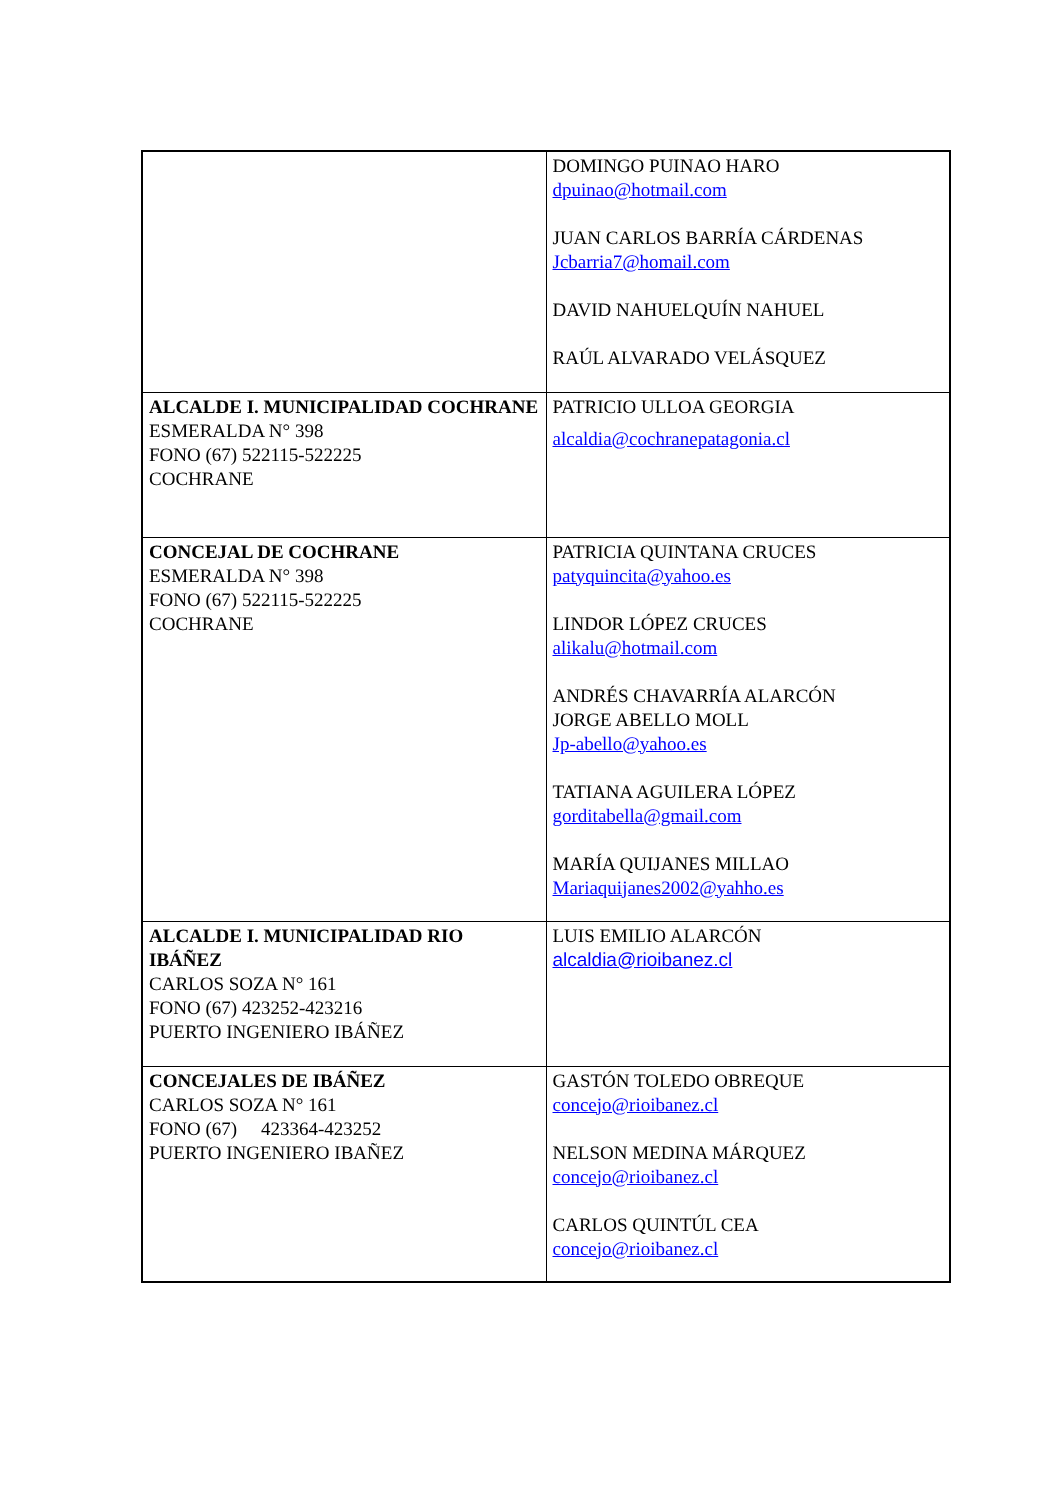| | DOMINGO PUINAO HARO dpuinao@hotmail.com JUAN CARLOS BARRÍA CÁRDENAS Jcbarria7@homail.com DAVID NAHUELQUÍN NAHUEL RAÚL ALVARADO VELÁSQUEZ |
| ALCALDE I. MUNICIPALIDAD COCHRANE ESMERALDA N° 398 FONO (67) 522115-522225 COCHRANE | PATRICIO ULLOA GEORGIA alcaldia@cochranepatagonia.cl |
| CONCEJAL DE COCHRANE ESMERALDA N° 398 FONO (67) 522115-522225 COCHRANE | PATRICIA QUINTANA CRUCES patyquincita@yahoo.es LINDOR LÓPEZ CRUCES alikalu@hotmail.com ANDRÉS CHAVARRÍA ALARCÓN JORGE ABELLO MOLL Jp-abello@yahoo.es TATIANA AGUILERA LÓPEZ gorditabella@gmail.com MARÍA QUIJANES MILLAO Mariaquijanes2002@yahho.es |
| ALCALDE I. MUNICIPALIDAD RIO IBÁÑEZ CARLOS SOZA N° 161 FONO (67) 423252-423216 PUERTO INGENIERO IBÁÑEZ | LUIS EMILIO ALARCÓN alcaldia@rioibanez.cl |
| CONCEJALES DE IBÁÑEZ CARLOS SOZA N° 161 FONO (67) 423364-423252 PUERTO INGENIERO IBAÑEZ | GASTÓN TOLEDO OBREQUE concejo@rioibanez.cl NELSON MEDINA MÁRQUEZ concejo@rioibanez.cl CARLOS QUINTÚL CEA concejo@rioibanez.cl |